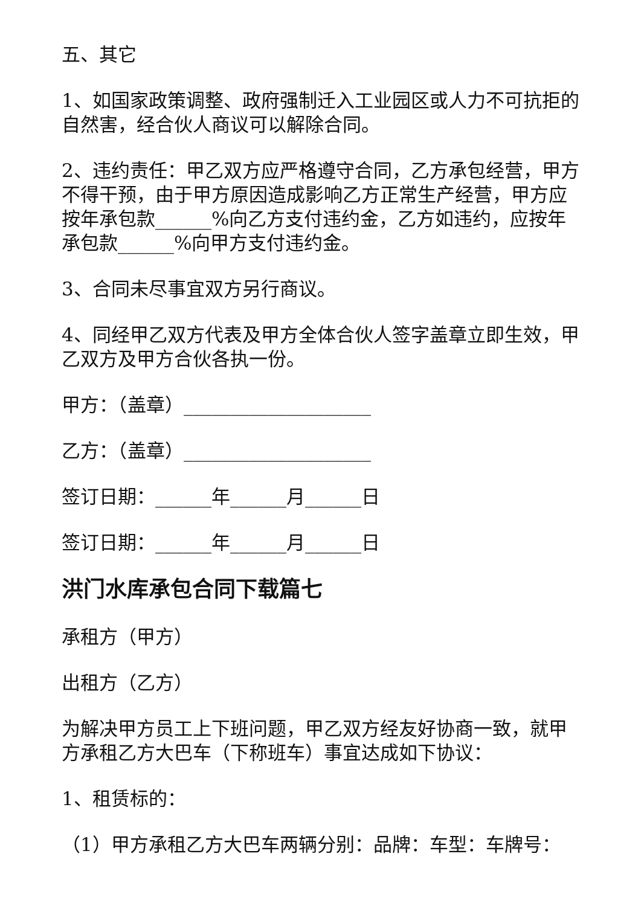五、其它
1、如国家政策调整、政府强制迁入工业园区或人力不可抗拒的自然害，经合伙人商议可以解除合同。
2、违约责任：甲乙双方应严格遵守合同，乙方承包经营，甲方不得干预，由于甲方原因造成影响乙方正常生产经营，甲方应按年承包款______%向乙方支付违约金，乙方如违约，应按年承包款______%向甲方支付违约金。
3、合同未尽事宜双方另行商议。
4、同经甲乙双方代表及甲方全体合伙人签字盖章立即生效，甲乙双方及甲方合伙各执一份。
甲方：（盖章）____________________
乙方：（盖章）____________________
签订日期：______年______月______日
签订日期：______年______月______日
洪门水库承包合同下载篇七
承租方（甲方）
出租方（乙方）
为解决甲方员工上下班问题，甲乙双方经友好协商一致，就甲方承租乙方大巴车（下称班车）事宜达成如下协议：
1、租赁标的：
（1）甲方承租乙方大巴车两辆分别：品牌：车型：车牌号：